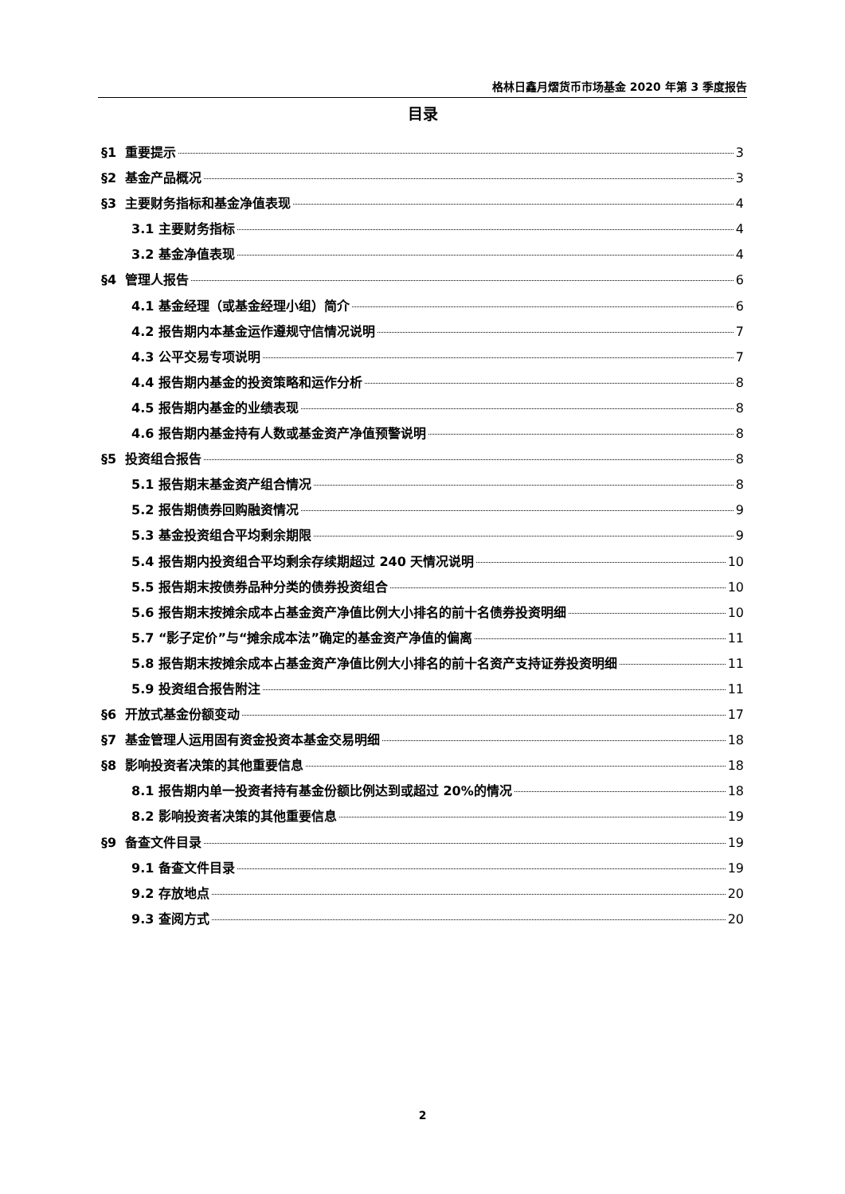格林日鑫月熠货币市场基金 2020 年第 3 季度报告
目录
§1 重要提示 3
§2 基金产品概况 3
§3 主要财务指标和基金净值表现 4
3.1 主要财务指标 4
3.2 基金净值表现 4
§4 管理人报告 6
4.1 基金经理（或基金经理小组）简介 6
4.2 报告期内本基金运作遵规守信情况说明 7
4.3 公平交易专项说明 7
4.4 报告期内基金的投资策略和运作分析 8
4.5 报告期内基金的业绩表现 8
4.6 报告期内基金持有人数或基金资产净值预警说明 8
§5 投资组合报告 8
5.1 报告期末基金资产组合情况 8
5.2 报告期债券回购融资情况 9
5.3 基金投资组合平均剩余期限 9
5.4 报告期内投资组合平均剩余存续期超过 240 天情况说明 10
5.5 报告期末按债券品种分类的债券投资组合 10
5.6 报告期末按摊余成本占基金资产净值比例大小排名的前十名债券投资明细 10
5.7 “影子定价”与“摊余成本法”确定的基金资产净值的偏离 11
5.8 报告期末按摊余成本占基金资产净值比例大小排名的前十名资产支持证券投资明细 11
5.9 投资组合报告附注 11
§6 开放式基金份额变动 17
§7 基金管理人运用固有资金投资本基金交易明细 18
§8 影响投资者决策的其他重要信息 18
8.1 报告期内单一投资者持有基金份额比例达到或超过 20%的情况 18
8.2 影响投资者决策的其他重要信息 19
§9 备查文件目录 19
9.1 备查文件目录 19
9.2 存放地点 20
9.3 查阅方式 20
2